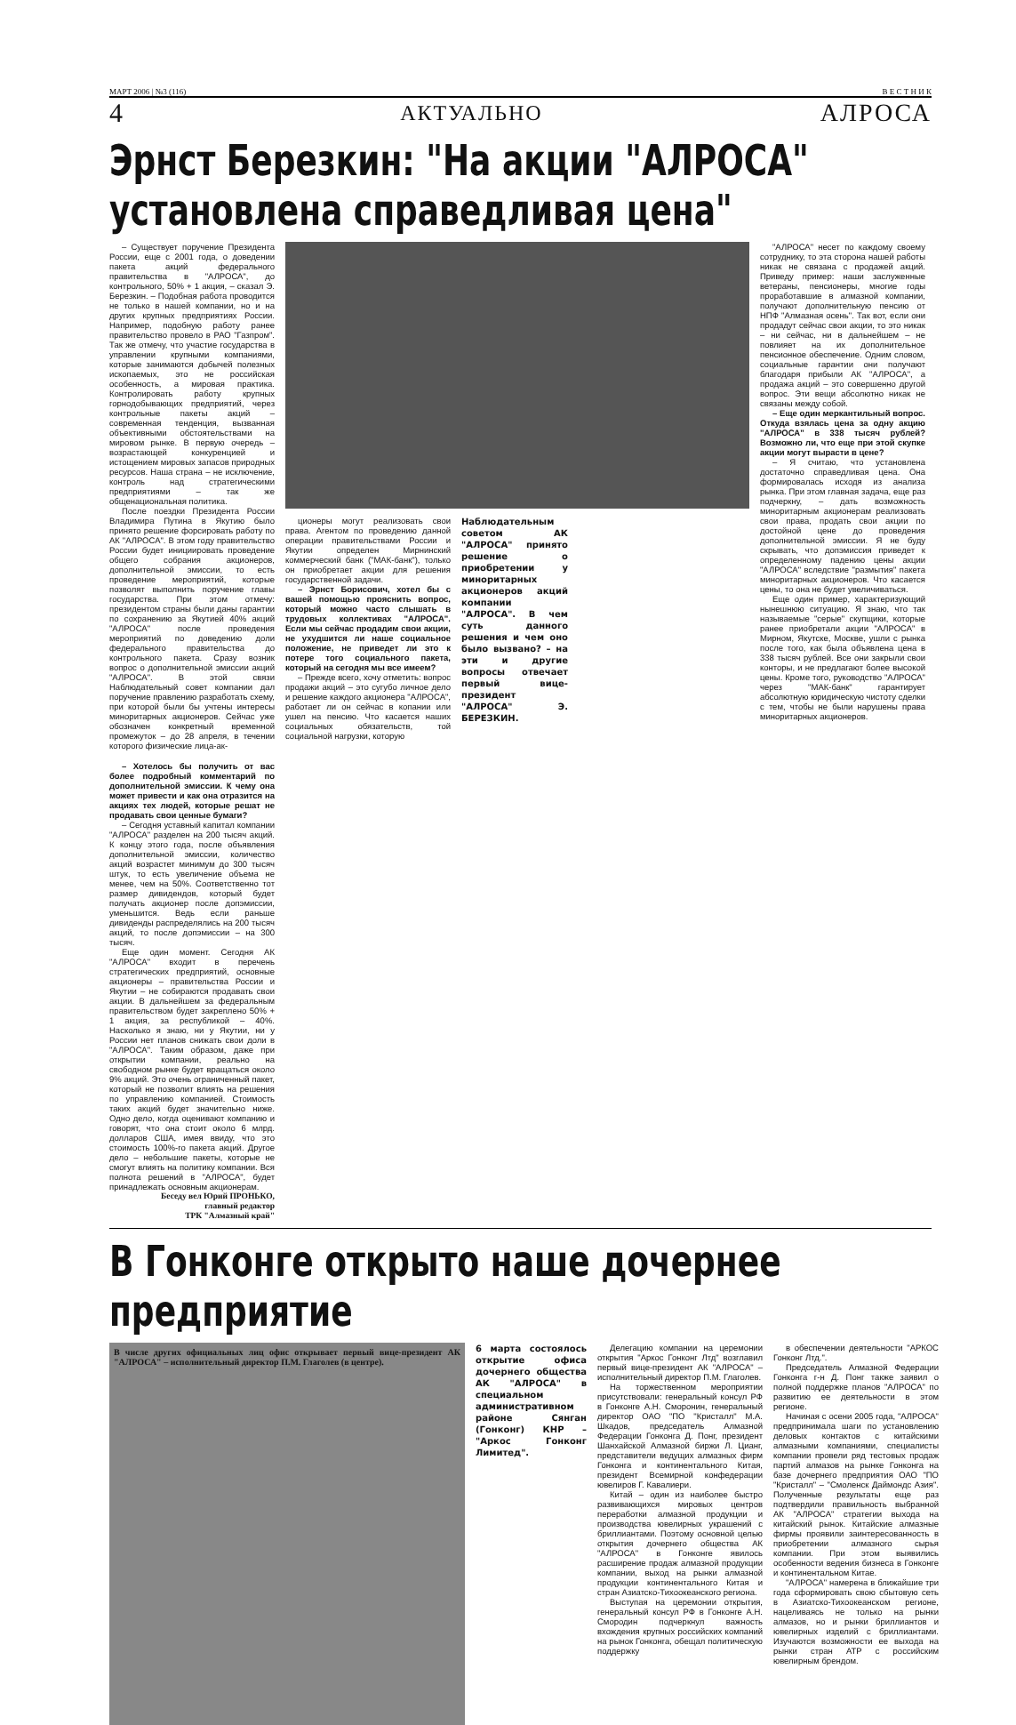МАРТ 2006 | №3 (116) В Е С Т Н И К
4 АКТУАЛЬНО АЛРОСА
Эрнст Березкин: "На акции "АЛРОСА" установлена справедливая цена"
– Существует поручение Президента России, еще с 2001 года, о доведении пакета акций федерального правительства в "АЛРОСА", до контрольного, 50% + 1 акция, – сказал Э. Березкин. – Подобная работа проводится не только в нашей компании, но и на других крупных предприятиях России. Например, подобную работу ранее правительство провело в РАО "Газпром". Так же отмечу, что участие государства в управлении крупными компаниями, которые занимаются добычей полезных ископаемых, это не российская особенность, а мировая практика. Контролировать работу крупных горнодобывающих предприятий, через контрольные пакеты акций – современная тенденция, вызванная объективными обстоятельствами на мировом рынке. В первую очередь – возрастающей конкуренцией и истощением мировых запасов природных ресурсов. Наша страна – не исключение, контроль над стратегическими предприятиями – так же общенациональная политика.
После поездки Президента России Владимира Путина в Якутию было принято решение форсировать работу по АК "АЛРОСА". В этом году правительство России будет инициировать проведение общего собрания акционеров, дополнительной эмиссии, то есть проведение мероприятий, которые позволят выполнить поручение главы государства. При этом отмечу: президентом страны были даны гарантии по сохранению за Якутией 40% акций "АЛРОСА" после проведения мероприятий по доведению доли федерального правительства до контрольного пакета. Сразу возник вопрос о дополнительной эмиссии акций "АЛРОСА". В этой связи Наблюдательный совет компании дал поручение правлению разработать схему, при которой были бы учтены интересы миноритарных акционеров. Сейчас уже обозначен конкретный временной промежуток – до 28 апреля, в течении которого физические лица-ак-
ционеры могут реализовать свои права. Агентом по проведению данной операции правительствами России и Якутии определен Мирнинский коммерческий банк ("МАК-банк"), только он приобретает акции для решения государственной задачи.
– Эрнст Борисович, хотел бы с вашей помощью прояснить вопрос, который можно часто слышать в трудовых коллективах "АЛРОСА". Если мы сейчас продадим свои акции, не ухудшится ли наше социальное положение, не приведет ли это к потере того социального пакета, который на сегодня мы все имеем?
– Прежде всего, хочу отметить: вопрос продажи акций – это сугубо личное дело и решение каждого акционера "АЛРОСА", работает ли он сейчас в копании или ушел на пенсию. Что касается наших социальных обязательств, той социальной нагрузки, которую
Наблюдательным советом АК "АЛРОСА" принято решение о приобретении у миноритарных акционеров акций компании "АЛРОСА". В чем суть данного решения и чем оно было вызвано? – на эти и другие вопросы отвечает первый вице-президент "АЛРОСА" Э. БЕРЕЗКИН.
"АЛРОСА" несет по каждому своему сотруднику, то эта сторона нашей работы никак не связана с продажей акций. Приведу пример: наши заслуженные ветераны, пенсионеры, многие годы проработавшие в алмазной компании, получают дополнительную пенсию от НПФ "Алмазная осень". Так вот, если они продадут сейчас свои акции, то это никак – ни сейчас, ни в дальнейшем – не повлияет на их дополнительное пенсионное обеспечение. Одним словом, социальные гарантии они получают благодаря прибыли АК "АЛРОСА", а продажа акций – это совершенно другой вопрос. Эти вещи абсолютно никак не связаны между собой.
– Еще один меркантильный вопрос. Откуда взялась цена за одну акцию "АЛРОСА" в 338 тысяч рублей? Возможно ли, что еще при этой скупке акции могут вырасти в цене?
– Я считаю, что установлена достаточно справедливая цена. Она формировалась исходя из анализа рынка. При этом главная задача, еще раз подчеркну, – дать возможность миноритарным акционерам реализовать свои права, продать свои акции по достойной цене до проведения дополнительной эмиссии. Я не буду скрывать, что допэмиссия приведет к определенному падению цены акции "АЛРОСА" вследствие "размытия" пакета миноритарных акционеров. Что касается цены, то она не будет увеличиваться.
Еще один пример, характеризующий нынешнюю ситуацию. Я знаю, что так называемые "серые" скупщики, которые ранее приобретали акции "АЛРОСА" в Мирном, Якутске, Москве, ушли с рынка после того, как была объявлена цена в 338 тысяч рублей. Все они закрыли свои конторы, и не предлагают более высокой цены. Кроме того, руководство "АЛРОСА" через "МАК-банк" гарантирует абсолютную юридическую чистоту сделки с тем, чтобы не были нарушены права миноритарных акционеров.
– Хотелось бы получить от вас более подробный комментарий по дополнительной эмиссии. К чему она может привести и как она отразится на акциях тех людей, которые решат не продавать свои ценные бумаги?
– Сегодня уставный капитал компании "АЛРОСА" разделен на 200 тысяч акций. К концу этого года, после объявления дополнительной эмиссии, количество акций возрастет минимум до 300 тысяч штук, то есть увеличение объема не менее, чем на 50%. Соответственно тот размер дивидендов, который будет получать акционер после допэмиссии, уменьшится. Ведь если раньше дивиденды распределялись на 200 тысяч акций, то после допэмиссии – на 300 тысяч.
Еще один момент. Сегодня АК "АЛРОСА" входит в перечень стратегических предприятий, основные акционеры – правительства России и Якутии – не собираются продавать свои акции. В дальнейшем за федеральным правительством будет закреплено 50% + 1 акция, за республикой – 40%. Насколько я знаю, ни у Якутии, ни у России нет планов снижать свои доли в "АЛРОСА". Таким образом, даже при открытии компании, реально на свободном рынке будет вращаться около 9% акций. Это очень ограниченный пакет, который не позволит влиять на решения по управлению компанией. Стоимость таких акций будет значительно ниже. Одно дело, когда оценивают компанию и говорят, что она стоит около 6 млрд. долларов США, имея ввиду, что это стоимость 100%-го пакета акций. Другое дело – небольшие пакеты, которые не смогут влиять на политику компании. Вся полнота решений в "АЛРОСА", будет принадлежать основным акционерам.
Беседу вел Юрий ПРОНЬКО,
главный редактор
ТРК "Алмазный край"
В Гонконге открыто наше дочернее предприятие
В числе других официальных лиц офис открывает первый вице-президент АК "АЛРОСА" – исполнительный директор П.М. Глаголев (в центре).
6 марта состоялось открытие офиса дочернего общества АК "АЛРОСА" в специальном административном районе Сянган (Гонконг) КНР – "Аркос Гонконг Лимитед".
Делегацию компании на церемонии открытия "Аркос Гонконг Лтд" возглавил первый вице-президент АК "АЛРОСА" – исполнительный директор П.М. Глаголев.
На торжественном мероприятии присутствовали: генеральный консул РФ в Гонконге А.Н. Сморонин, генеральный директор ОАО "ПО "Кристалл" М.А. Шкадов, председатель Алмазной Федерации Гонконга Д. Понг, президент Шанхайской Алмазной биржи Л. Цианг, представители ведущих алмазных фирм Гонконга и континентального Китая, президент Всемирной конфедерации ювелиров Г. Кавалиери.
Китай – один из наиболее быстро развивающихся мировых центров переработки алмазной продукции и производства ювелирных украшений с бриллиантами. Поэтому основной целью открытия дочернего общества АК "АЛРОСА" в Гонконге явилось расширение продаж алмазной продукции компании, выход на рынки алмазной продукции континентального Китая и стран Азиатско-Тихоокеанского региона.
Выступая на церемонии открытия, генеральный консул РФ в Гонконге А.Н. Смородин подчеркнул важность вхождения крупных российских компаний на рынок Гонконга, обещал политическую поддержку
в обеспечении деятельности "АРКОС Гонконг Лтд.".
Председатель Алмазной Федерации Гонконга г-н Д. Понг также заявил о полной поддержке планов "АЛРОСА" по развитию ее деятельности в этом регионе.
Начиная с осени 2005 года, "АЛРОСА" предпринимала шаги по установлению деловых контактов с китайскими алмазными компаниями, специалисты компании провели ряд тестовых продаж партий алмазов на рынке Гонконга на базе дочернего предприятия ОАО "ПО "Кристалл" – "Смоленск Даймондс Азия". Полученные результаты еще раз подтвердили правильность выбранной АК "АЛРОСА" стратегии выхода на китайский рынок. Китайские алмазные фирмы проявили заинтересованность в приобретении алмазного сырья компании. При этом выявились особенности ведения бизнеса в Гонконге и континентальном Китае.
"АЛРОСА" намерена в ближайшие три года сформировать свою сбытовую сеть в Азиатско-Тихоокеанском регионе, нацеливаясь не только на рынки алмазов, но и рынки бриллиантов и ювелирных изделий с бриллиантами. Изучаются возможности ее выхода на рынки стран АТР с российским ювелирным брендом.